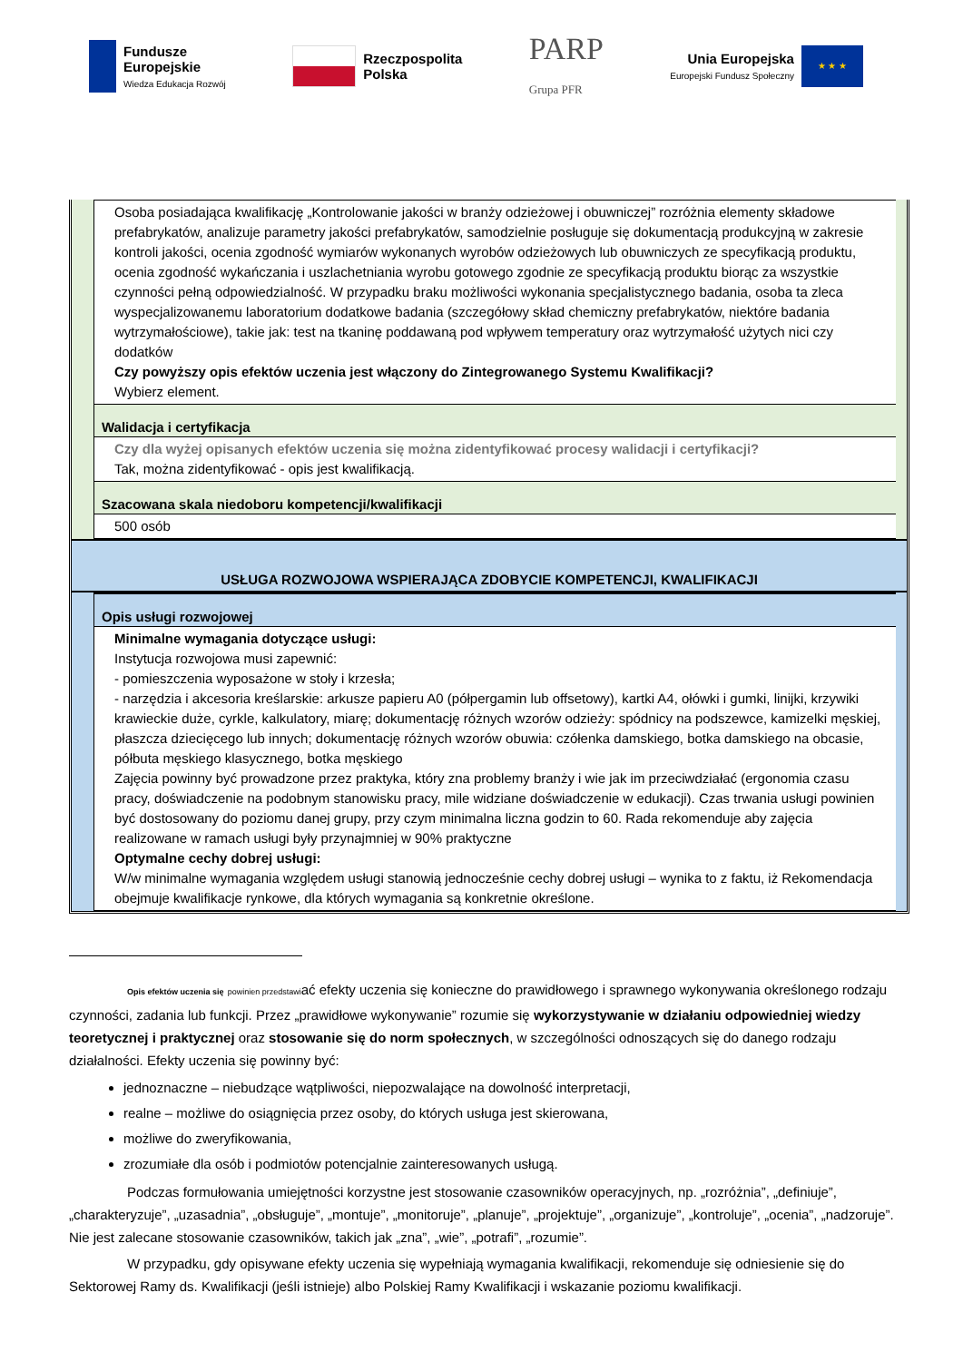Fundusze
Europejskie
Wiedza Edukacja Rozwój
Rzeczpospolita
Polska
PARP
Grupa PFR
Unia Europejska
Europejski Fundusz Społeczny
★ ★ ★
Osoba posiadająca kwalifikację „Kontrolowanie jakości w branży odzieżowej i obuwniczej” rozróżnia elementy składowe prefabrykatów, analizuje parametry jakości prefabrykatów, samodzielnie posługuje się dokumentacją produkcyjną w zakresie kontroli jakości, ocenia zgodność wymiarów wykonanych wyrobów odzieżowych lub obuwniczych ze specyfikacją produktu, ocenia zgodność wykańczania i uszlachetniania wyrobu gotowego zgodnie ze specyfikacją produktu biorąc za wszystkie czynności pełną odpowiedzialność. W przypadku braku możliwości wykonania specjalistycznego badania, osoba ta zleca wyspecjalizowanemu laboratorium dodatkowe badania (szczegółowy skład chemiczny prefabrykatów, niektóre badania wytrzymałościowe), takie jak: test na tkaninę poddawaną pod wpływem temperatury oraz wytrzymałość użytych nici czy dodatków
Czy powyższy opis efektów uczenia jest włączony do Zintegrowanego Systemu Kwalifikacji?
Wybierz element.
Walidacja i certyfikacja
Czy dla wyżej opisanych efektów uczenia się można zidentyfikować procesy walidacji i certyfikacji?
Tak, można zidentyfikować - opis jest kwalifikacją.
Szacowana skala niedoboru kompetencji/kwalifikacji
500 osób
USŁUGA ROZWOJOWA WSPIERAJĄCA ZDOBYCIE KOMPETENCJI, KWALIFIKACJI
Opis usługi rozwojowej
Minimalne wymagania dotyczące usługi:
Instytucja rozwojowa musi zapewnić:
- pomieszczenia wyposażone w stoły i krzesła;
- narzędzia i akcesoria kreślarskie: arkusze papieru A0 (półpergamin lub offsetowy), kartki A4, ołówki i gumki, linijki, krzywiki krawieckie duże, cyrkle, kalkulatory, miarę; dokumentację różnych wzorów odzieży: spódnicy na podszewce, kamizelki męskiej, płaszcza dziecięcego lub innych; dokumentację różnych wzorów obuwia: czółenka damskiego, botka damskiego na obcasie, półbuta męskiego klasycznego, botka męskiego
Zajęcia powinny być prowadzone przez praktyka, który zna problemy branży i wie jak im przeciwdziałać (ergonomia czasu pracy, doświadczenie na podobnym stanowisku pracy, mile widziane doświadczenie w edukacji). Czas trwania usługi powinien być dostosowany do poziomu danej grupy, przy czym minimalna liczna godzin to 60. Rada rekomenduje aby zajęcia realizowane w ramach usługi były przynajmniej w 90% praktyczne
Optymalne cechy dobrej usługi:
W/w minimalne wymagania względem usługi stanowią jednocześnie cechy dobrej usługi – wynika to z faktu, iż Rekomendacja obejmuje kwalifikacje rynkowe, dla których wymagania są konkretnie określone.
Opis efektów uczenia się powinien przedstawiać efekty uczenia się konieczne do prawidłowego i sprawnego wykonywania określonego rodzaju czynności, zadania lub funkcji. Przez „prawidłowe wykonywanie” rozumie się wykorzystywanie w działaniu odpowiedniej wiedzy teoretycznej i praktycznej oraz stosowanie się do norm społecznych, w szczególności odnoszących się do danego rodzaju działalności. Efekty uczenia się powinny być:
jednoznaczne – niebudzące wątpliwości, niepozwalające na dowolność interpretacji,
realne – możliwe do osiągnięcia przez osoby, do których usługa jest skierowana,
możliwe do zweryfikowania,
zrozumiałe dla osób i podmiotów potencjalnie zainteresowanych usługą.
Podczas formułowania umiejętności korzystne jest stosowanie czasowników operacyjnych, np. „rozróżnia”, „definiuje”, „charakteryzuje”, „uzasadnia”, „obsługuje”, „montuje”, „monitoruje”, „planuje”, „projektuje”, „organizuje”, „kontroluje”, „ocenia”, „nadzoruje”. Nie jest zalecane stosowanie czasowników, takich jak „zna”, „wie”, „potrafi”, „rozumie”.
W przypadku, gdy opisywane efekty uczenia się wypełniają wymagania kwalifikacji, rekomenduje się odniesienie się do Sektorowej Ramy ds. Kwalifikacji (jeśli istnieje) albo Polskiej Ramy Kwalifikacji i wskazanie poziomu kwalifikacji.